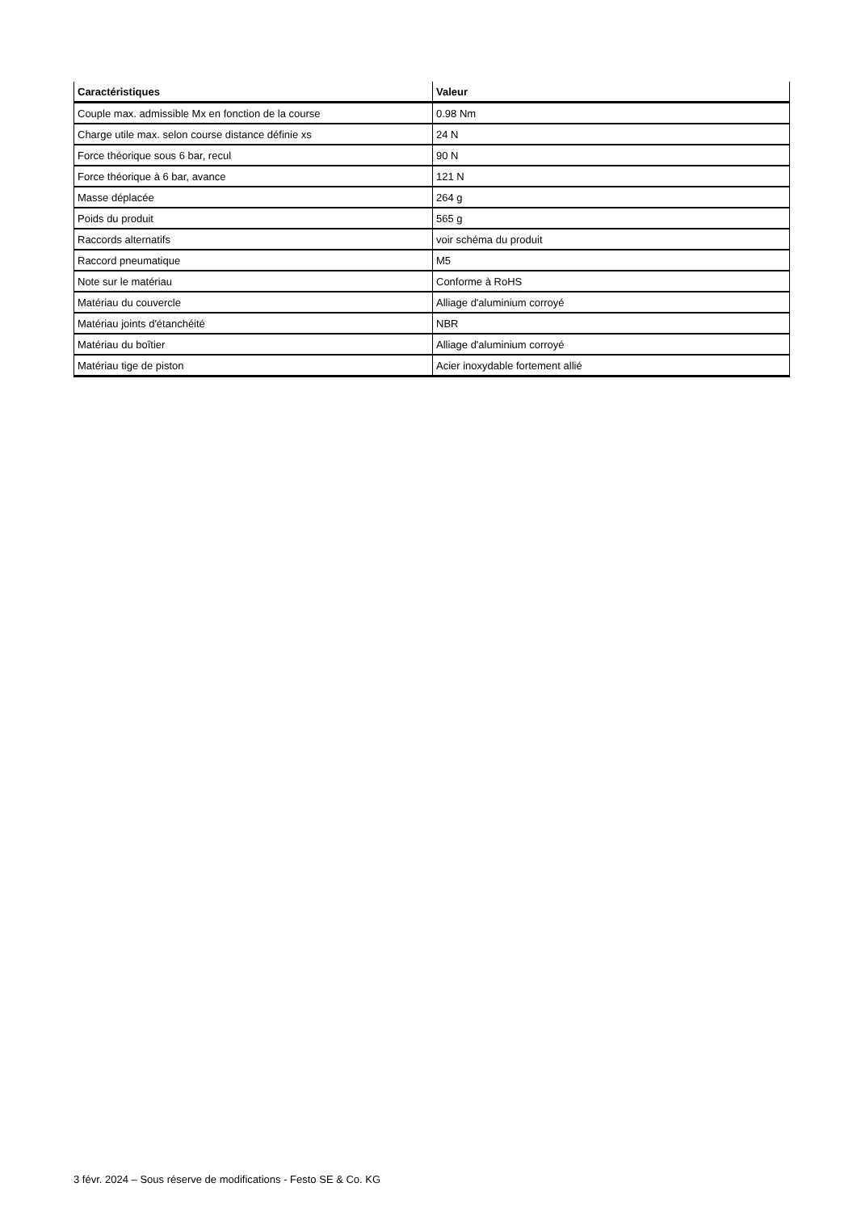| Caractéristiques | Valeur |
| --- | --- |
| Couple max. admissible Mx en fonction de la course | 0.98 Nm |
| Charge utile max. selon course distance définie xs | 24 N |
| Force théorique sous 6 bar, recul | 90 N |
| Force théorique à 6 bar, avance | 121 N |
| Masse déplacée | 264 g |
| Poids du produit | 565 g |
| Raccords alternatifs | voir schéma du produit |
| Raccord pneumatique | M5 |
| Note sur le matériau | Conforme à RoHS |
| Matériau du couvercle | Alliage d'aluminium corroyé |
| Matériau joints d'étanchéité | NBR |
| Matériau du boîtier | Alliage d'aluminium corroyé |
| Matériau tige de piston | Acier inoxydable fortement allié |
3 févr. 2024 – Sous réserve de modifications - Festo SE & Co. KG